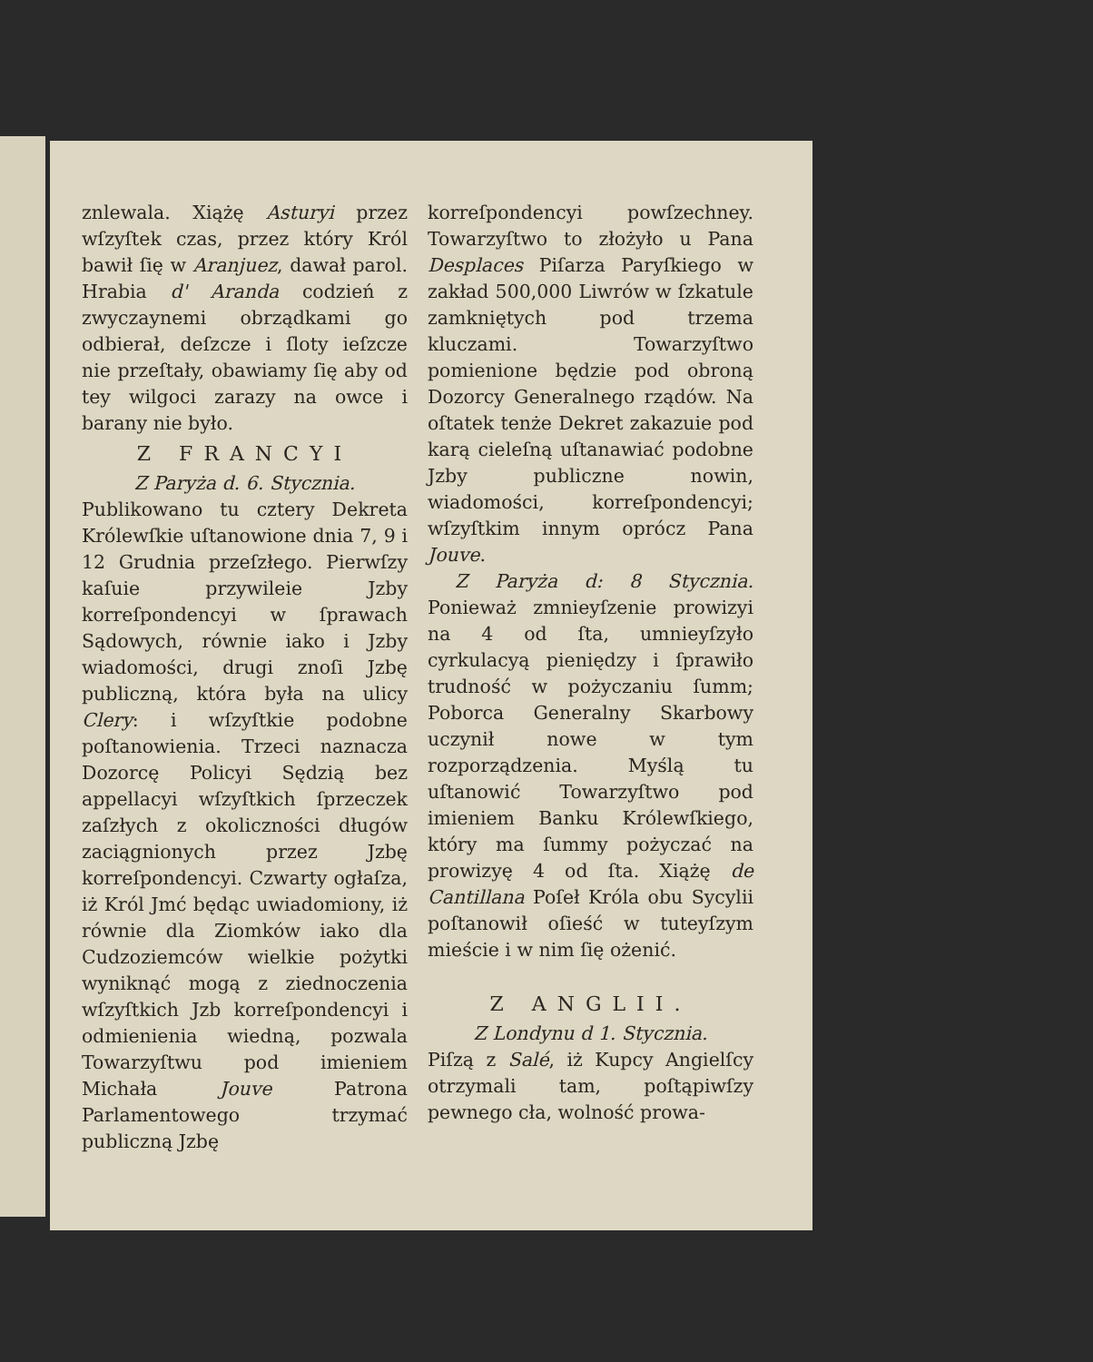znlewala. Xiążę Asturyi przez wſzyſtek czas, przez który Król bawił ſię w Aranjuez, dawał parol. Hrabia d' Aranda codzień z zwyczaynemi obrządkami go odbierał, deſzcze i ſloty ieſzcze nie przeſtały, obawiamy ſię aby od tey wilgoci zarazy na owce i barany nie było.
Z FRANCYI
Z Paryża d. 6. Stycznia.
Publikowano tu cztery Dekreta Królewſkie uſtanowione dnia 7, 9 i 12 Grudnia przeſzłego. Pierwſzy kaſuie przywileie Jzby korreſpondencyi w ſprawach Sądowych, równie iako i Jzby wiadomości, drugi znoſi Jzbę publiczną, która była na ulicy Clery: i wſzyſtkie podobne poſtanowienia. Trzeci naznacza Dozorcę Policyi Sędzią bez appellacyi wſzyſtkich ſprzeczek zaſzłych z okoliczności długów zaciągnionych przez Jzbę korreſpondencyi. Czwarty ogłaſza, iż Król Jmć będąc uwiadomiony, iż równie dla Ziomków iako dla Cudzoziemców wielkie pożytki wyniknąć mogą z ziednoczenia wſzyſtkich Jzb korreſpondencyi i odmienienia wiedną, pozwala Towarzyſtwu pod imieniem Michała Jouve Patrona Parlamentowego trzymać publiczną Jzbę
korreſpondencyi powſzechney. Towarzyſtwo to złożyło u Pana Desplaces Piſarza Paryſkiego w zakład 500,000 Liwrów w ſzkatule zamkniętych pod trzema kluczami. Towarzyſtwo pomienione będzie pod obroną Dozorcy Generalnego rządów. Na oſtatek tenże Dekret zakazuie pod karą cieleſną uſtanawiać podobne Jzby publiczne nowin, wiadomości, korreſpondencyi; wſzyſtkim innym oprócz Pana Jouve.
Z Paryża d: 8 Stycznia. Ponieważ zmnieyſzenie prowizyi na 4 od ſta, umnieyſzyło cyrkulacyą pieniędzy i ſprawiło trudność w pożyczaniu ſumm; Poborca Generalny Skarbowy uczynił nowe w tym rozporządzenia. Myślą tu uſtanowić Towarzyſtwo pod imieniem Banku Królewſkiego, który ma ſummy pożyczać na prowizyę 4 od ſta. Xiążę de Cantillana Poſeł Króla obu Sycylii poſtanowił oſieść w tuteyſzym mieście i w nim ſię ożenić.
Z ANGLII.
Z Londynu d 1. Stycznia.
Piſzą z Salé, iż Kupcy Angielſcy otrzymali tam, poſtąpiwſzy pewnego cła, wolność prowa-